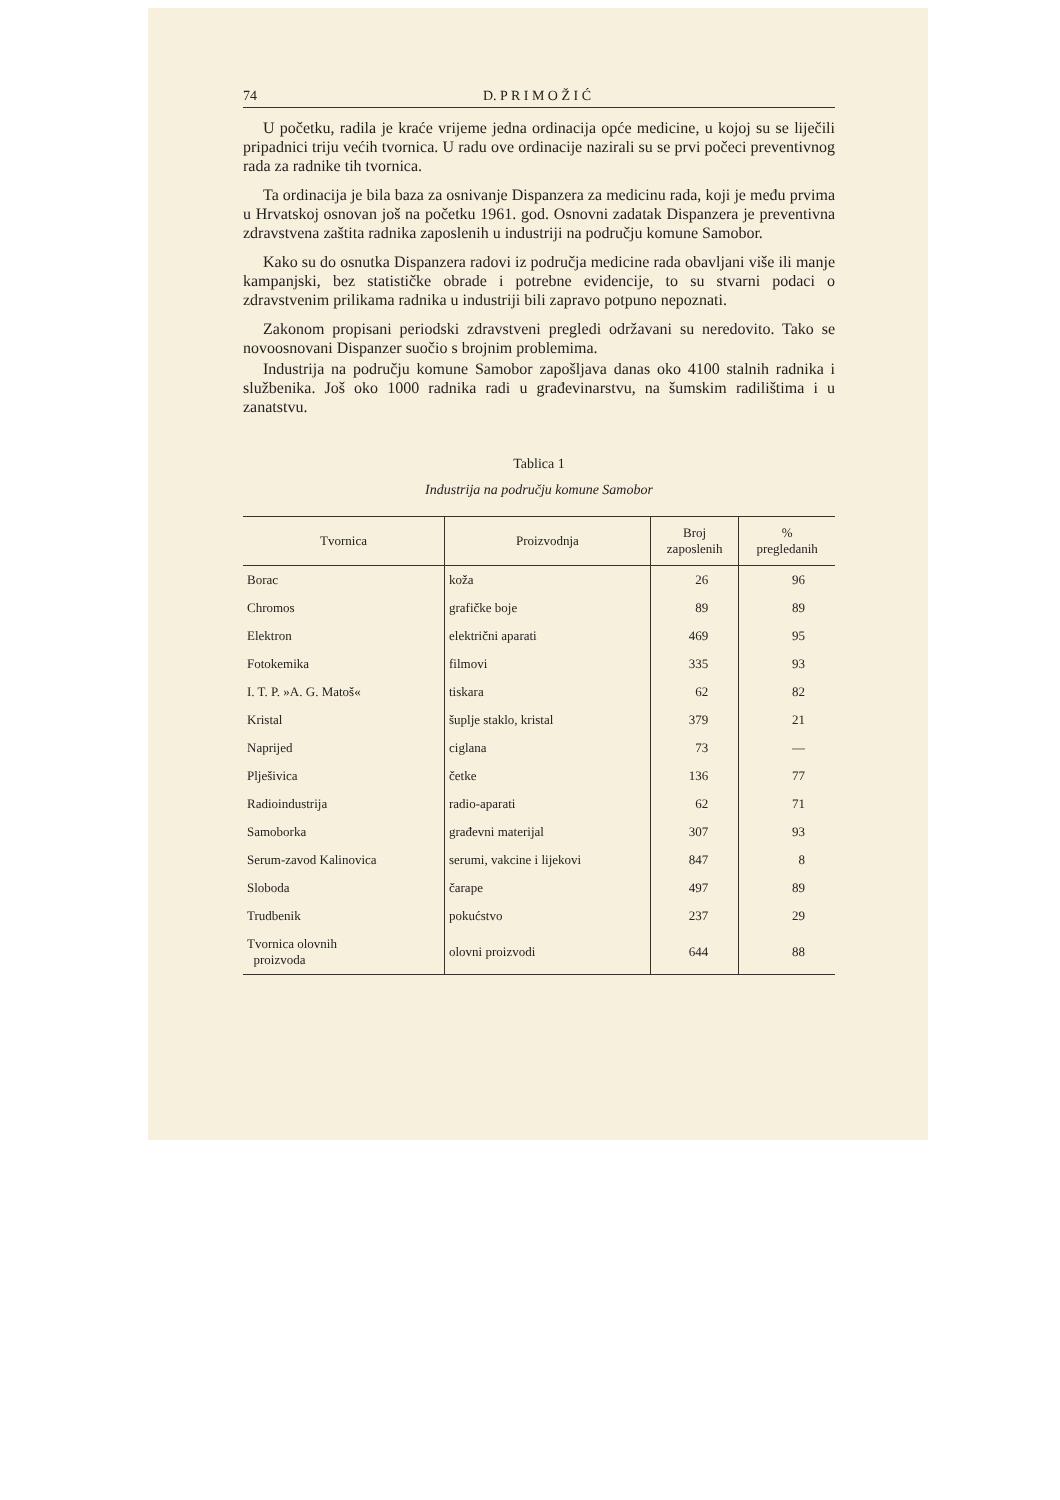74 D. P R I M O Ž I Ć
U početku, radila je kraće vrijeme jedna ordinacija opće medicine, u kojoj su se liječili pripadnici triju većih tvornica. U radu ove ordinacije nazirali su se prvi počeci preventivnog rada za radnike tih tvornica.
Ta ordinacija je bila baza za osnivanje Dispanzera za medicinu rada, koji je među prvima u Hrvatskoj osnovan još na početku 1961. god. Osnovni zadatak Dispanzera je preventivna zdravstvena zaštita radnika zaposlenih u industriji na području komune Samobor.
Kako su do osnutka Dispanzera radovi iz područja medicine rada obavljani više ili manje kampanjski, bez statističke obrade i potrebne evidencije, to su stvarni podaci o zdravstvenim prilikama radnika u industriji bili zapravo potpuno nepoznati.
Zakonom propisani periodski zdravstveni pregledi održavani su neredovito. Tako se novoosnovani Dispanzer suočio s brojnim problemima.
Industrija na području komune Samobor zapošljava danas oko 4100 stalnih radnika i službenika. Još oko 1000 radnika radi u građevinarstvu, na šumskim radilištima i u zanatstvu.
Tablica 1
Industrija na području komune Samobor
| Tvornica | Proizvodnja | Broj zaposlenih | % pregledanih |
| --- | --- | --- | --- |
| Borac | koža | 26 | 96 |
| Chromos | grafičke boje | 89 | 89 |
| Elektron | električni aparati | 469 | 95 |
| Fotokemika | filmovi | 335 | 93 |
| I. T. P. »A. G. Matoš« | tiskara | 62 | 82 |
| Kristal | šuplje staklo, kristal | 379 | 21 |
| Naprijed | ciglana | 73 | — |
| Plješivica | četke | 136 | 77 |
| Radioindustrija | radio-aparati | 62 | 71 |
| Samoborka | građevni materijal | 307 | 93 |
| Serum-zavod Kalinovica | serumi, vakcine i lijekovi | 847 | 8 |
| Sloboda | čarape | 497 | 89 |
| Trudbenik | pokućstvo | 237 | 29 |
| Tvornica olovnih proizvoda | olovni proizvodi | 644 | 88 |